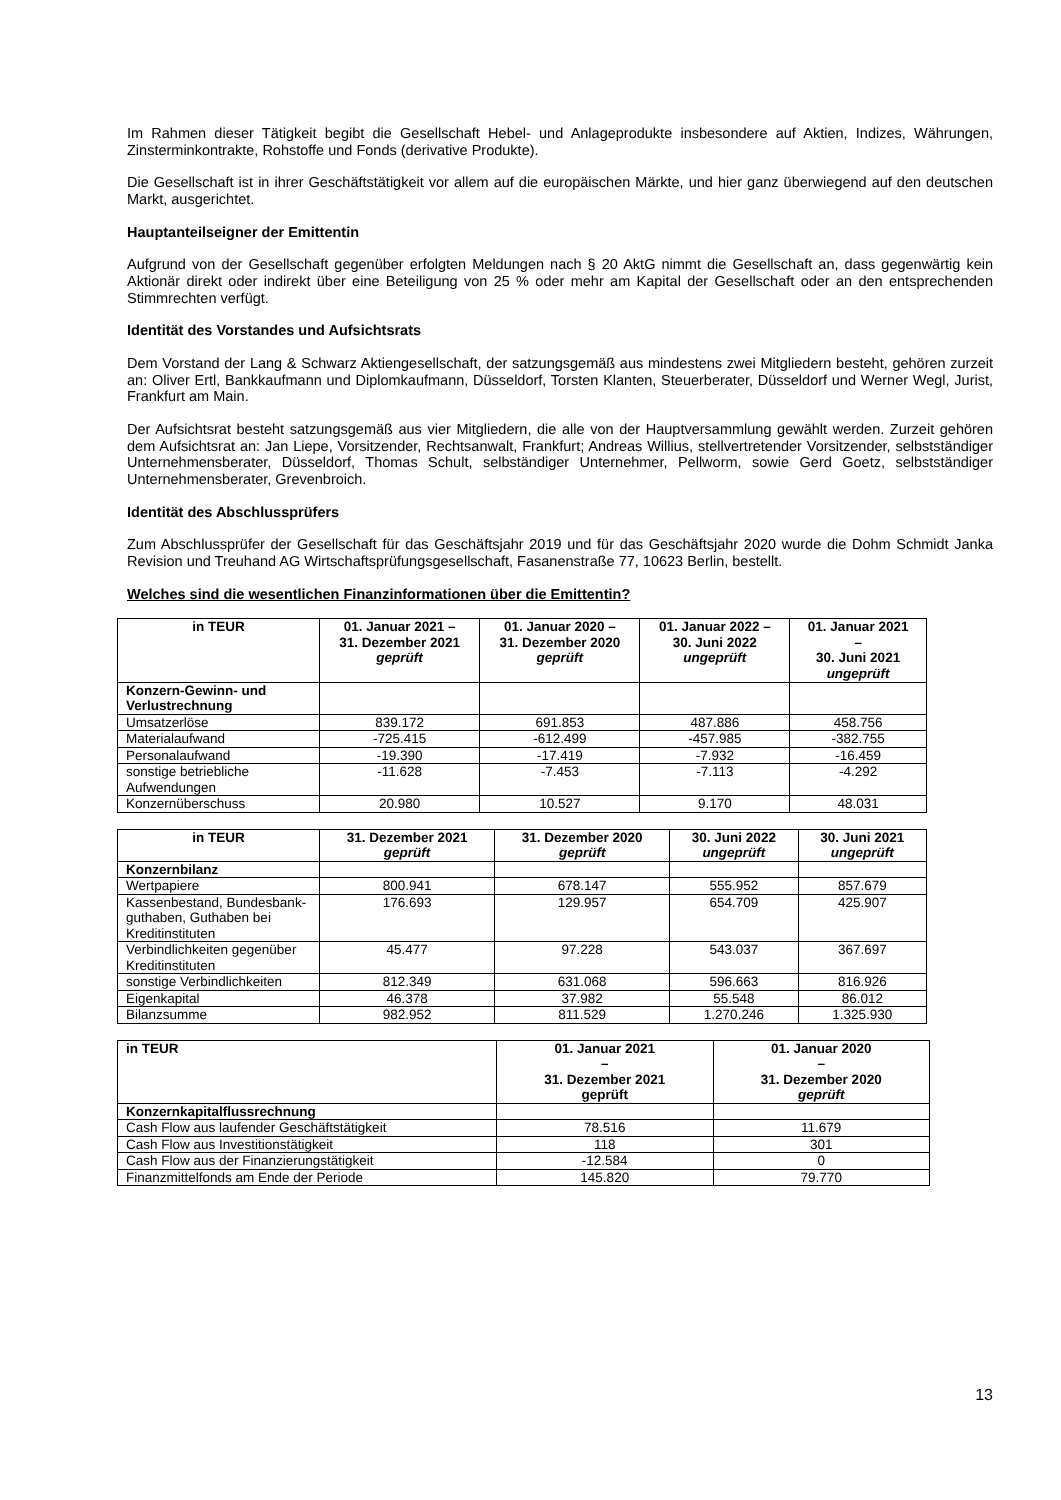Im Rahmen dieser Tätigkeit begibt die Gesellschaft Hebel- und Anlageprodukte insbesondere auf Aktien, Indizes, Währungen, Zinsterminkontrakte, Rohstoffe und Fonds (derivative Produkte).
Die Gesellschaft ist in ihrer Geschäftstätigkeit vor allem auf die europäischen Märkte, und hier ganz überwiegend auf den deutschen Markt, ausgerichtet.
Hauptanteilseigner der Emittentin
Aufgrund von der Gesellschaft gegenüber erfolgten Meldungen nach § 20 AktG nimmt die Gesellschaft an, dass gegenwärtig kein Aktionär direkt oder indirekt über eine Beteiligung von 25 % oder mehr am Kapital der Gesellschaft oder an den entsprechenden Stimmrechten verfügt.
Identität des Vorstandes und Aufsichtsrats
Dem Vorstand der Lang & Schwarz Aktiengesellschaft, der satzungsgemäß aus mindestens zwei Mitgliedern besteht, gehören zurzeit an: Oliver Ertl, Bankkaufmann und Diplomkaufmann, Düsseldorf, Torsten Klanten, Steuerberater, Düsseldorf und Werner Wegl, Jurist, Frankfurt am Main.
Der Aufsichtsrat besteht satzungsgemäß aus vier Mitgliedern, die alle von der Hauptversammlung gewählt werden. Zurzeit gehören dem Aufsichtsrat an: Jan Liepe, Vorsitzender, Rechtsanwalt, Frankfurt; Andreas Willius, stellvertretender Vorsitzender, selbstständiger Unternehmensberater, Düsseldorf, Thomas Schult, selbständiger Unternehmer, Pellworm, sowie Gerd Goetz, selbstständiger Unternehmensberater, Grevenbroich.
Identität des Abschlussprüfers
Zum Abschlussprüfer der Gesellschaft für das Geschäftsjahr 2019 und für das Geschäftsjahr 2020 wurde die Dohm Schmidt Janka Revision und Treuhand AG Wirtschaftsprüfungsgesellschaft, Fasanenstraße 77, 10623 Berlin, bestellt.
Welches sind die wesentlichen Finanzinformationen über die Emittentin?
| in TEUR | 01. Januar 2021 – 31. Dezember 2021 geprüft | 01. Januar 2020 – 31. Dezember 2020 geprüft | 01. Januar 2022 – 30. Juni 2022 ungeprüft | 01. Januar 2021 – 30. Juni 2021 ungeprüft |
| --- | --- | --- | --- | --- |
| Konzern-Gewinn- und Verlustrechnung | | | | |
| Umsatzerlöse | 839.172 | 691.853 | 487.886 | 458.756 |
| Materialaufwand | -725.415 | -612.499 | -457.985 | -382.755 |
| Personalaufwand | -19.390 | -17.419 | -7.932 | -16.459 |
| sonstige betriebliche Aufwendungen | -11.628 | -7.453 | -7.113 | -4.292 |
| Konzernüberschuss | 20.980 | 10.527 | 9.170 | 48.031 |
| in TEUR | 31. Dezember 2021 geprüft | 31. Dezember 2020 geprüft | 30. Juni 2022 ungeprüft | 30. Juni 2021 ungeprüft |
| --- | --- | --- | --- | --- |
| Konzernbilanz | | | | |
| Wertpapiere | 800.941 | 678.147 | 555.952 | 857.679 |
| Kassenbestand, Bundesbank-guthaben, Guthaben bei Kreditinstituten | 176.693 | 129.957 | 654.709 | 425.907 |
| Verbindlichkeiten gegenüber Kreditinstituten | 45.477 | 97.228 | 543.037 | 367.697 |
| sonstige Verbindlichkeiten | 812.349 | 631.068 | 596.663 | 816.926 |
| Eigenkapital | 46.378 | 37.982 | 55.548 | 86.012 |
| Bilanzsumme | 982.952 | 811.529 | 1.270.246 | 1.325.930 |
| in TEUR | 01. Januar 2021 – 31. Dezember 2021 geprüft | 01. Januar 2020 – 31. Dezember 2020 geprüft |
| --- | --- | --- |
| Konzernkapitalflussrechnung | | |
| Cash Flow aus laufender Geschäftstätigkeit | 78.516 | 11.679 |
| Cash Flow aus Investitionstätigkeit | 118 | 301 |
| Cash Flow aus der Finanzierungstätigkeit | -12.584 | 0 |
| Finanzmittelfonds am Ende der Periode | 145.820 | 79.770 |
13